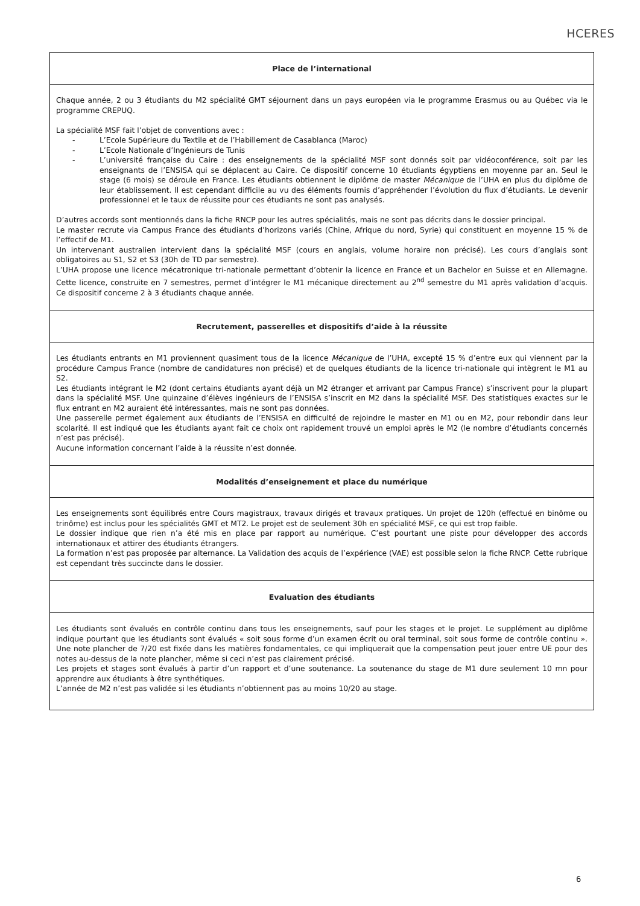HCERES
| Place de l’international |
| --- |
| Chaque année, 2 ou 3 étudiants du M2 spécialité GMT séjournent dans un pays européen via le programme Erasmus ou au Québec via le programme CREPUQ. La spécialité MSF fait l’objet de conventions avec : - L’Ecole Supérieure du Textile et de l’Habillement de Casablanca (Maroc) - L’Ecole Nationale d’Ingénieurs de Tunis - L’université française du Caire : des enseignements de la spécialité MSF sont donnés soit par vidéoconférence, soit par les enseignants de l’ENSISA qui se déplacent au Caire. Ce dispositif concerne 10 étudiants égyptiens en moyenne par an. Seul le stage (6 mois) se déroule en France. Les étudiants obtiennent le diplôme de master Mécanique de l’UHA en plus du diplôme de leur établissement. Il est cependant difficile au vu des éléments fournis d’appréhender l’évolution du flux d’étudiants. Le devenir professionnel et le taux de réussite pour ces étudiants ne sont pas analysés. D’autres accords sont mentionnés dans la fiche RNCP pour les autres spécialités, mais ne sont pas décrits dans le dossier principal. Le master recrute via Campus France des étudiants d’horizons variés (Chine, Afrique du nord, Syrie) qui constituent en moyenne 15 % de l’effectif de M1. Un intervenant australien intervient dans la spécialité MSF (cours en anglais, volume horaire non précisé). Les cours d’anglais sont obligatoires au S1, S2 et S3 (30h de TD par semestre). L’UHA propose une licence mécatronique tri-nationale permettant d’obtenir la licence en France et un Bachelor en Suisse et en Allemagne. Cette licence, construite en 7 semestres, permet d’intégrer le M1 mécanique directement au 2<sup>nd</sup> semestre du M1 après validation d’acquis. Ce dispositif concerne 2 à 3 étudiants chaque année. |
| Recrutement, passerelles et dispositifs d’aide à la réussite |
| Les étudiants entrants en M1 proviennent quasiment tous de la licence Mécanique de l’UHA, excepté 15 % d’entre eux qui viennent par la procédure Campus France (nombre de candidatures non précisé) et de quelques étudiants de la licence tri-nationale qui intègrent le M1 au S2. Les étudiants intégrant le M2 (dont certains étudiants ayant déjà un M2 étranger et arrivant par Campus France) s’inscrivent pour la plupart dans la spécialité MSF. Une quinzaine d’élèves ingénieurs de l’ENSISA s’inscrit en M2 dans la spécialité MSF. Des statistiques exactes sur le flux entrant en M2 auraient été intéressantes, mais ne sont pas données. Une passerelle permet également aux étudiants de l’ENSISA en difficulté de rejoindre le master en M1 ou en M2, pour rebondir dans leur scolarité. Il est indiqué que les étudiants ayant fait ce choix ont rapidement trouvé un emploi après le M2 (le nombre d’étudiants concernés n’est pas précisé). Aucune information concernant l’aide à la réussite n’est donnée. |
| Modalités d’enseignement et place du numérique |
| Les enseignements sont équilibrés entre Cours magistraux, travaux dirigés et travaux pratiques. Un projet de 120h (effectué en binôme ou trinôme) est inclus pour les spécialités GMT et MT2. Le projet est de seulement 30h en spécialité MSF, ce qui est trop faible. Le dossier indique que rien n’a été mis en place par rapport au numérique. C’est pourtant une piste pour développer des accords internationaux et attirer des étudiants étrangers. La formation n’est pas proposée par alternance. La Validation des acquis de l’expérience (VAE) est possible selon la fiche RNCP. Cette rubrique est cependant très succincte dans le dossier. |
| Evaluation des étudiants |
| Les étudiants sont évalués en contrôle continu dans tous les enseignements, sauf pour les stages et le projet. Le supplément au diplôme indique pourtant que les étudiants sont évalués « soit sous forme d’un examen écrit ou oral terminal, soit sous forme de contrôle continu ». Une note plancher de 7/20 est fixée dans les matières fondamentales, ce qui impliquerait que la compensation peut jouer entre UE pour des notes au-dessus de la note plancher, même si ceci n’est pas clairement précisé. Les projets et stages sont évalués à partir d’un rapport et d’une soutenance. La soutenance du stage de M1 dure seulement 10 mn pour apprendre aux étudiants à être synthétiques. L’année de M2 n’est pas validée si les étudiants n’obtiennent pas au moins 10/20 au stage. |
6